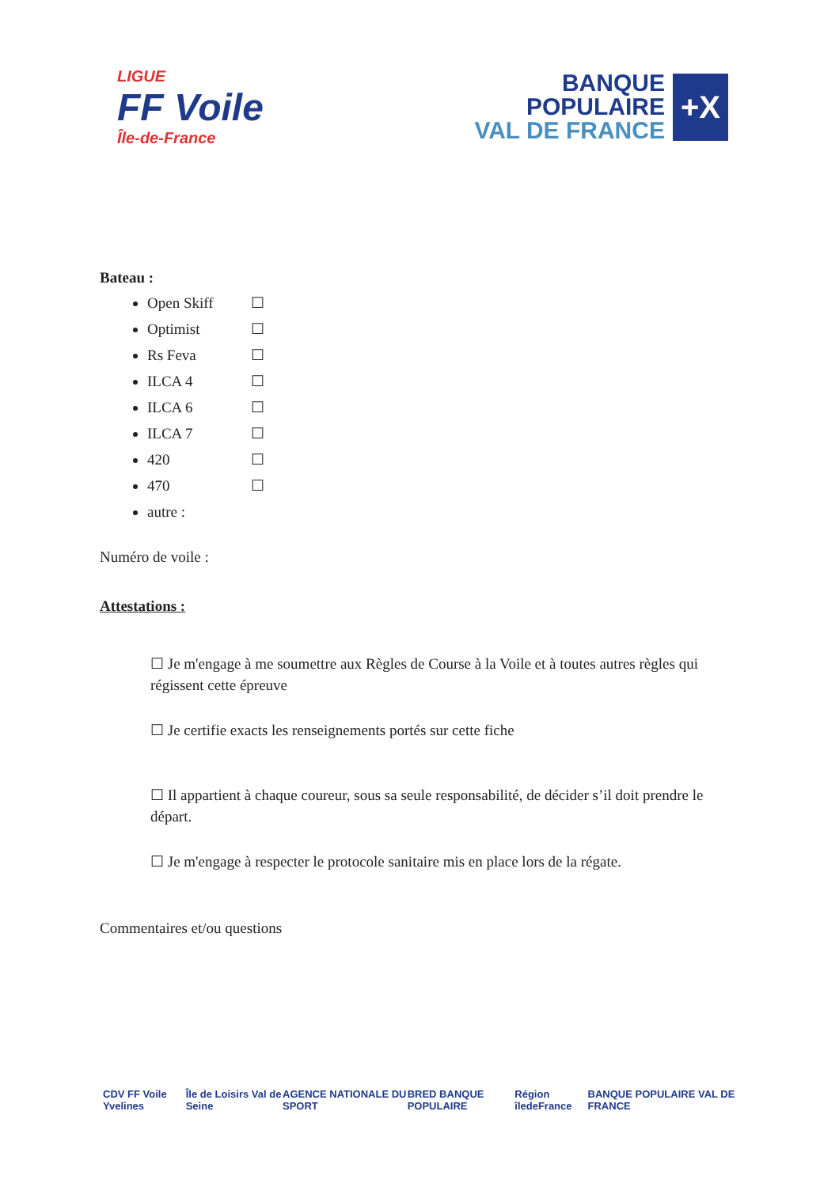LIGUE
FF Voile
Île-de-France
BANQUE
POPULAIRE
VAL DE FRANCE
+X
Bateau :
Open Skiff ☐
Optimist ☐
Rs Feva ☐
ILCA 4 ☐
ILCA 6 ☐
ILCA 7 ☐
420 ☐
470 ☐
autre :
Numéro de voile :
Attestations :
☐ Je m'engage à me soumettre aux Règles de Course à la Voile et à toutes autres règles qui régissent cette épreuve
☐ Je certifie exacts les renseignements portés sur cette fiche
☐ Il appartient à chaque coureur, sous sa seule responsabilité, de décider s’il doit prendre le départ.
☐ Je m'engage à respecter le protocole sanitaire mis en place lors de la régate.
Commentaires et/ou questions
CDV FF Voile Yvelines Île de Loisirs Val de Seine AGENCE NATIONALE DU SPORT BRED BANQUE POPULAIRE Région îledeFrance BANQUE POPULAIRE VAL DE FRANCE